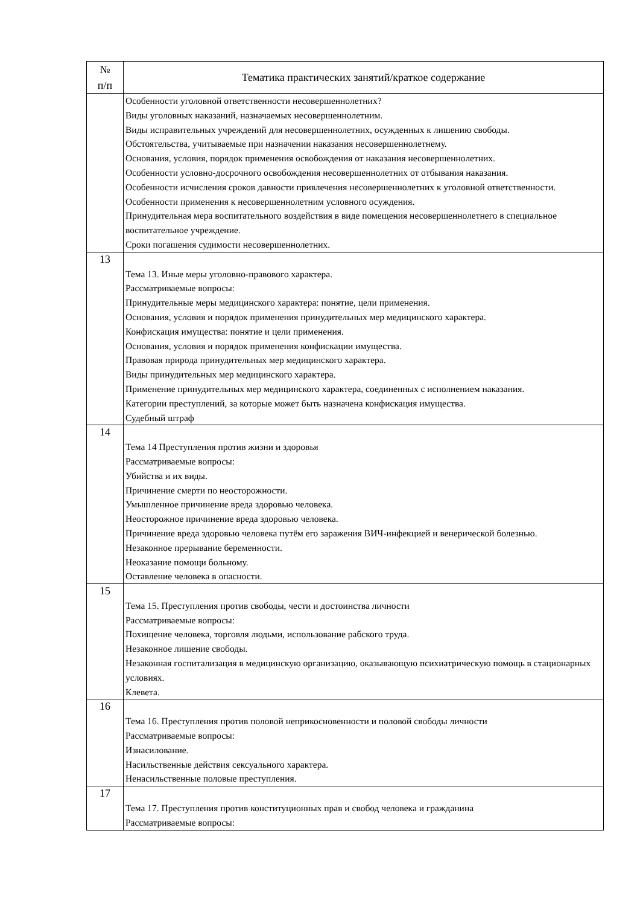| № п/п | Тематика практических занятий/краткое содержание |
| --- | --- |
| | Особенности уголовной ответственности несовершеннолетних? Виды уголовных наказаний, назначаемых несовершеннолетним. Виды исправительных учреждений для несовершеннолетних, осужденных к лишению свободы. Обстоятельства, учитываемые при назначении наказания несовершеннолетнему. Основания, условия, порядок применения освобождения от наказания несовершеннолетних. Особенности условно-досрочного освобождения несовершеннолетних от отбывания наказания. Особенности исчисления сроков давности привлечения несовершеннолетних к уголовной ответственности. Особенности применения к несовершеннолетним условного осуждения. Принудительная мера воспитательного воздействия в виде помещения несовершеннолетнего в специальное воспитательное учреждение. Сроки погашения судимости несовершеннолетних. |
| 13 | Тема 13. Иные меры уголовно-правового характера. Рассматриваемые вопросы: Принудительные меры медицинского характера: понятие, цели применения. Основания, условия и порядок применения принудительных мер медицинского характера. Конфискация имущества: понятие и цели применения. Основания, условия и порядок применения конфискации имущества. Правовая природа принудительных мер медицинского характера. Виды принудительных мер медицинского характера. Применение принудительных мер медицинского характера, соединенных с исполнением наказания. Категории преступлений, за которые может быть назначена конфискация имущества. Судебный штраф |
| 14 | Тема 14 Преступления против жизни и здоровья Рассматриваемые вопросы: Убийства и их виды. Причинение смерти по неосторожности. Умышленное причинение вреда здоровью человека. Неосторожное причинение вреда здоровью человека. Причинение вреда здоровью человека путём его заражения ВИЧ-инфекцией и венерической болезнью. Незаконное прерывание беременности. Неоказание помощи больному. Оставление человека в опасности. |
| 15 | Тема 15. Преступления против свободы, чести и достоинства личности Рассматриваемые вопросы: Похищение человека, торговля людьми, использование рабского труда. Незаконное лишение свободы. Незаконная госпитализация в медицинскую организацию, оказывающую психиатрическую помощь в стационарных условиях. Клевета. |
| 16 | Тема 16. Преступления против половой неприкосновенности и половой свободы личности Рассматриваемые вопросы: Изнасилование. Насильственные действия сексуального характера. Ненасильственные половые преступления. |
| 17 | Тема 17. Преступления против конституционных прав и свобод человека и гражданина Рассматриваемые вопросы: |